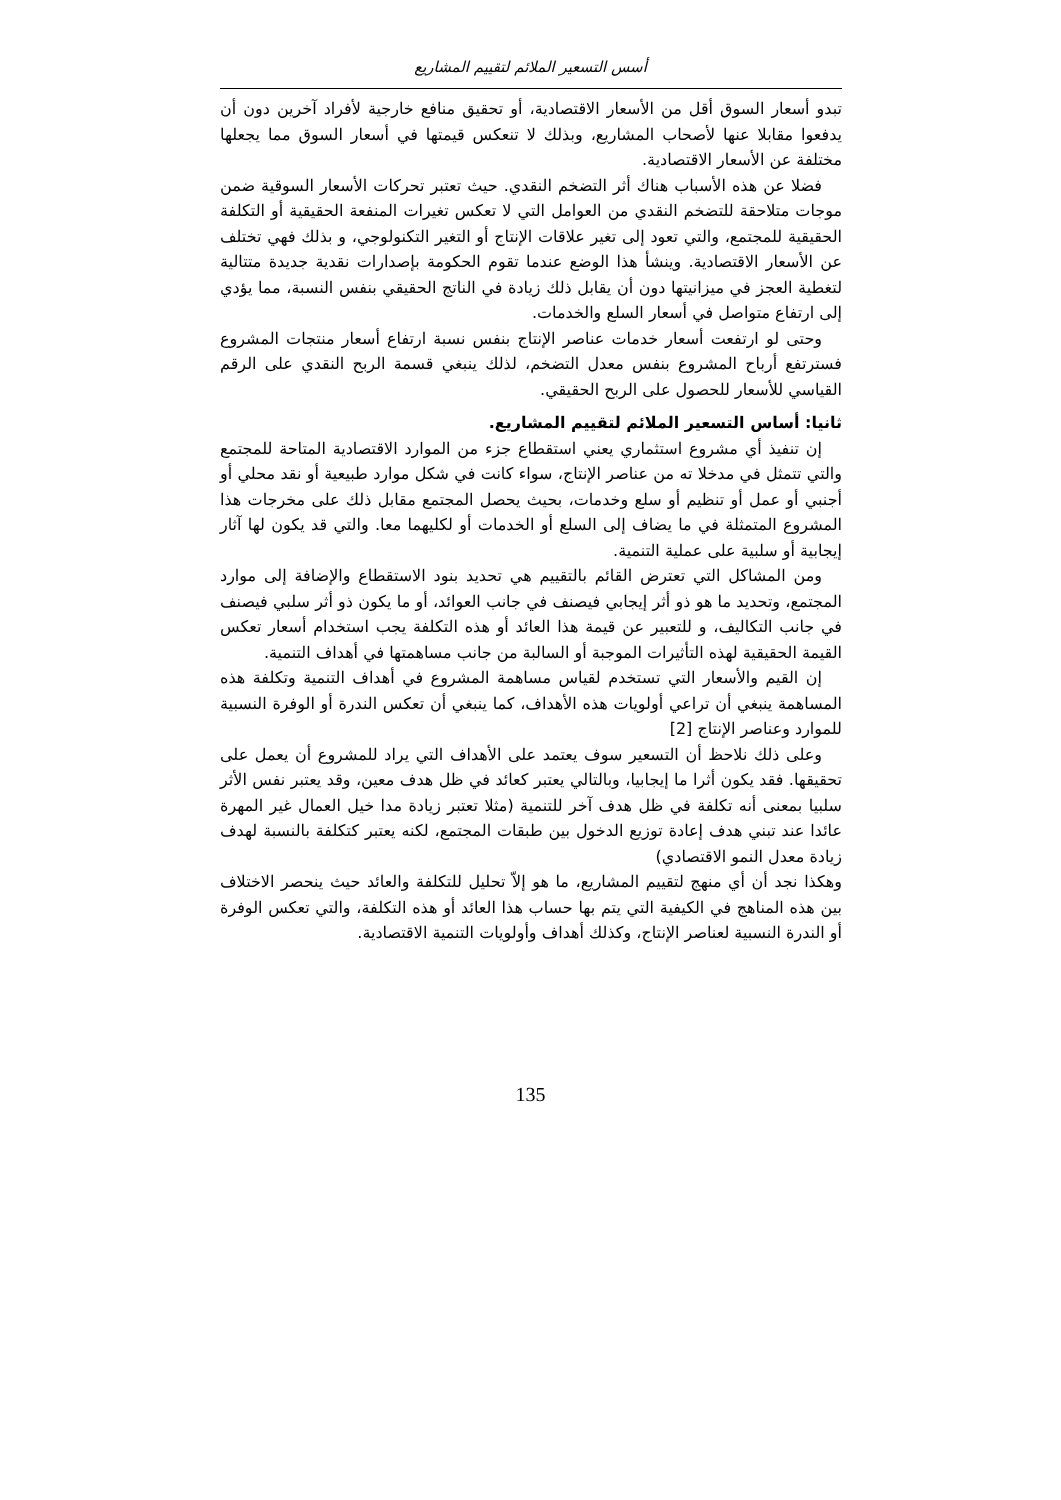أسس التسعير الملائم لتقييم المشاريع
تبدو أسعار السوق أقل من الأسعار الاقتصادية، أو تحقيق منافع خارجية لأفراد آخرين دون أن يدفعوا مقابلا عنها لأصحاب المشاريع، وبذلك لا تنعكس قيمتها في أسعار السوق مما يجعلها مختلفة عن الأسعار الاقتصادية.
فضلا عن هذه الأسباب هناك أثر التضخم النقدي. حيث تعتبر تحركات الأسعار السوقية ضمن موجات متلاحقة للتضخم النقدي من العوامل التي لا تعكس تغيرات المنفعة الحقيقية أو التكلفة الحقيقية للمجتمع، والتي تعود إلى تغير علاقات الإنتاج أو التغير التكنولوجي، و بذلك فهي تختلف عن الأسعار الاقتصادية. وينشأ هذا الوضع عندما تقوم الحكومة بإصدارات نقدية جديدة متتالية لتغطية العجز في ميزانيتها دون أن يقابل ذلك زيادة في الناتج الحقيقي بنفس النسبة، مما يؤدي إلى ارتفاع متواصل في أسعار السلع والخدمات.
وحتى لو ارتفعت أسعار خدمات عناصر الإنتاج بنفس نسبة ارتفاع أسعار منتجات المشروع فسترتفع أرباح المشروع بنفس معدل التضخم، لذلك ينبغي قسمة الربح النقدي على الرقم القياسي للأسعار للحصول على الربح الحقيقي.
ثانيا: أساس التسعير الملائم لتقييم المشاريع.
إن تنفيذ أي مشروع استثماري يعني استقطاع جزء من الموارد الاقتصادية المتاحة للمجتمع والتي تتمثل في مدخلا ته من عناصر الإنتاج، سواء كانت في شكل موارد طبيعية أو نقد محلي أو أجنبي أو عمل أو تنظيم أو سلع وخدمات، بحيث يحصل المجتمع مقابل ذلك على مخرجات هذا المشروع المتمثلة في ما يضاف إلى السلع أو الخدمات أو لكليهما معا. والتي قد يكون لها آثار إيجابية أو سلبية على عملية التنمية.
ومن المشاكل التي تعترض القائم بالتقييم هي تحديد بنود الاستقطاع والإضافة إلى موارد المجتمع، وتحديد ما هو ذو أثر إيجابي فيصنف في جانب العوائد، أو ما يكون ذو أثر سلبي فيصنف في جانب التكاليف، و للتعبير عن قيمة هذا العائد أو هذه التكلفة يجب استخدام أسعار تعكس القيمة الحقيقية لهذه التأثيرات الموجبة أو السالبة من جانب مساهمتها في أهداف التنمية.
إن القيم والأسعار التي تستخدم لقياس مساهمة المشروع في أهداف التنمية وتكلفة هذه المساهمة ينبغي أن تراعي أولويات هذه الأهداف، كما ينبغي أن تعكس الندرة أو الوفرة النسبية للموارد وعناصر الإنتاج [2]
وعلى ذلك نلاحظ أن التسعير سوف يعتمد على الأهداف التي يراد للمشروع أن يعمل على تحقيقها. فقد يكون أثرا ما إيجابيا، وبالتالي يعتبر كعائد في ظل هدف معين، وقد يعتبر نفس الأثر سلبيا بمعنى أنه تكلفة في ظل هدف آخر للتنمية (مثلا تعتبر زيادة مدا خيل العمال غير المهرة عائدا عند تبني هدف إعادة توزيع الدخول بين طبقات المجتمع، لكنه يعتبر كتكلفة بالنسبة لهدف زيادة معدل النمو الاقتصادي)
وهكذا نجد أن أي منهج لتقييم المشاريع، ما هو إلاّ تحليل للتكلفة والعائد حيث ينحصر الاختلاف بين هذه المناهج في الكيفية التي يتم بها حساب هذا العائد أو هذه التكلفة، والتي تعكس الوفرة أو الندرة النسبية لعناصر الإنتاج، وكذلك أهداف وأولويات التنمية الاقتصادية.
135